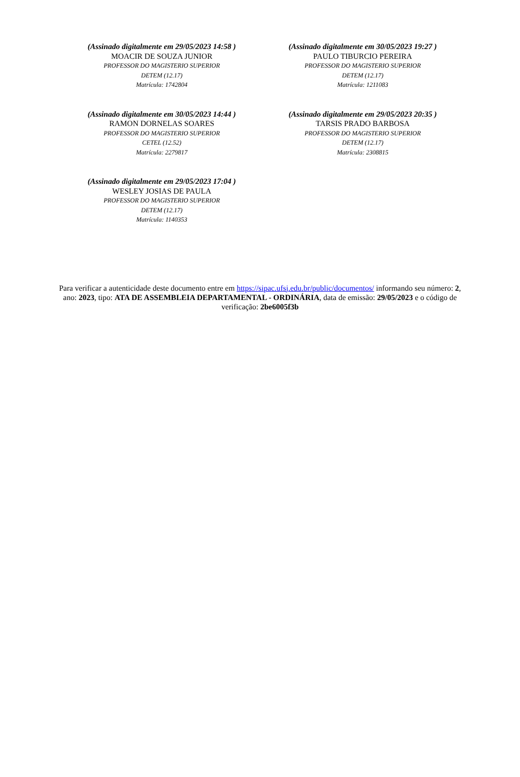(Assinado digitalmente em 29/05/2023 14:58 )
MOACIR DE SOUZA JUNIOR
PROFESSOR DO MAGISTERIO SUPERIOR
DETEM (12.17)
Matrícula: 1742804
(Assinado digitalmente em 30/05/2023 19:27 )
PAULO TIBURCIO PEREIRA
PROFESSOR DO MAGISTERIO SUPERIOR
DETEM (12.17)
Matrícula: 1211083
(Assinado digitalmente em 30/05/2023 14:44 )
RAMON DORNELAS SOARES
PROFESSOR DO MAGISTERIO SUPERIOR
CETEL (12.52)
Matrícula: 2279817
(Assinado digitalmente em 29/05/2023 20:35 )
TARSIS PRADO BARBOSA
PROFESSOR DO MAGISTERIO SUPERIOR
DETEM (12.17)
Matrícula: 2308815
(Assinado digitalmente em 29/05/2023 17:04 )
WESLEY JOSIAS DE PAULA
PROFESSOR DO MAGISTERIO SUPERIOR
DETEM (12.17)
Matrícula: 1140353
Para verificar a autenticidade deste documento entre em https://sipac.ufsj.edu.br/public/documentos/ informando seu número: 2, ano: 2023, tipo: ATA DE ASSEMBLEIA DEPARTAMENTAL - ORDINÁRIA, data de emissão: 29/05/2023 e o código de verificação: 2be6005f3b